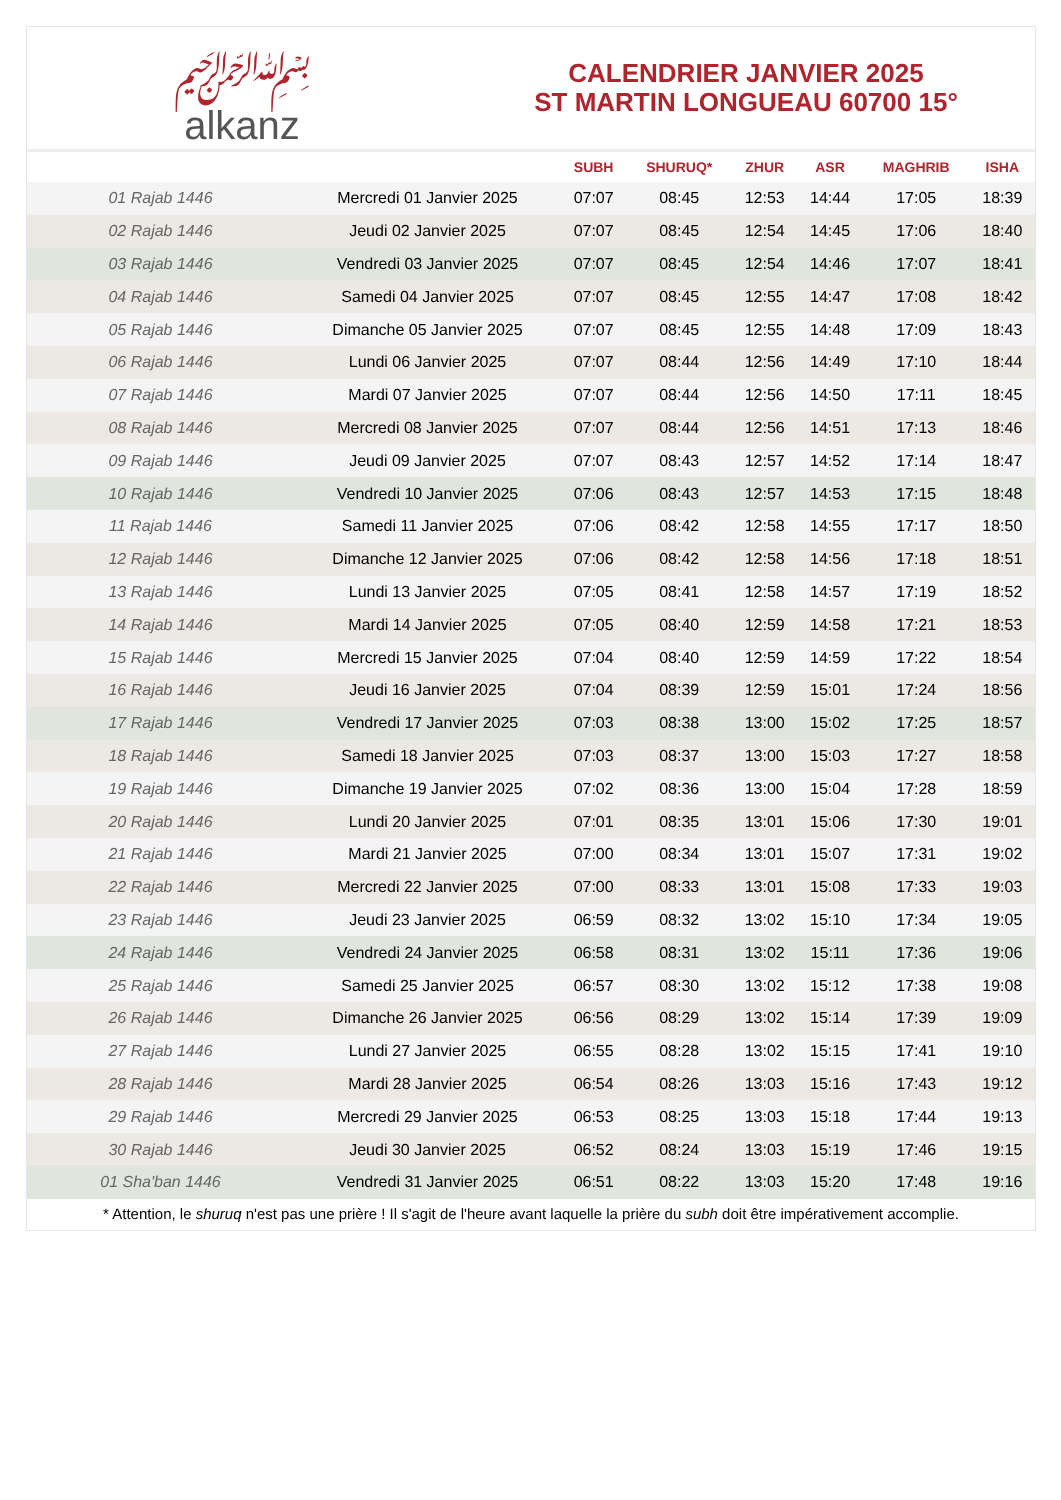﷽
alkanz
CALENDRIER JANVIER 2025
ST MARTIN LONGUEAU 60700 15°
| | | SUBH | SHURUQ* | ZHUR | ASR | MAGHRIB | ISHA |
| --- | --- | --- | --- | --- | --- | --- | --- |
| 01 Rajab 1446 | Mercredi 01 Janvier 2025 | 07:07 | 08:45 | 12:53 | 14:44 | 17:05 | 18:39 |
| 02 Rajab 1446 | Jeudi 02 Janvier 2025 | 07:07 | 08:45 | 12:54 | 14:45 | 17:06 | 18:40 |
| 03 Rajab 1446 | Vendredi 03 Janvier 2025 | 07:07 | 08:45 | 12:54 | 14:46 | 17:07 | 18:41 |
| 04 Rajab 1446 | Samedi 04 Janvier 2025 | 07:07 | 08:45 | 12:55 | 14:47 | 17:08 | 18:42 |
| 05 Rajab 1446 | Dimanche 05 Janvier 2025 | 07:07 | 08:45 | 12:55 | 14:48 | 17:09 | 18:43 |
| 06 Rajab 1446 | Lundi 06 Janvier 2025 | 07:07 | 08:44 | 12:56 | 14:49 | 17:10 | 18:44 |
| 07 Rajab 1446 | Mardi 07 Janvier 2025 | 07:07 | 08:44 | 12:56 | 14:50 | 17:11 | 18:45 |
| 08 Rajab 1446 | Mercredi 08 Janvier 2025 | 07:07 | 08:44 | 12:56 | 14:51 | 17:13 | 18:46 |
| 09 Rajab 1446 | Jeudi 09 Janvier 2025 | 07:07 | 08:43 | 12:57 | 14:52 | 17:14 | 18:47 |
| 10 Rajab 1446 | Vendredi 10 Janvier 2025 | 07:06 | 08:43 | 12:57 | 14:53 | 17:15 | 18:48 |
| 11 Rajab 1446 | Samedi 11 Janvier 2025 | 07:06 | 08:42 | 12:58 | 14:55 | 17:17 | 18:50 |
| 12 Rajab 1446 | Dimanche 12 Janvier 2025 | 07:06 | 08:42 | 12:58 | 14:56 | 17:18 | 18:51 |
| 13 Rajab 1446 | Lundi 13 Janvier 2025 | 07:05 | 08:41 | 12:58 | 14:57 | 17:19 | 18:52 |
| 14 Rajab 1446 | Mardi 14 Janvier 2025 | 07:05 | 08:40 | 12:59 | 14:58 | 17:21 | 18:53 |
| 15 Rajab 1446 | Mercredi 15 Janvier 2025 | 07:04 | 08:40 | 12:59 | 14:59 | 17:22 | 18:54 |
| 16 Rajab 1446 | Jeudi 16 Janvier 2025 | 07:04 | 08:39 | 12:59 | 15:01 | 17:24 | 18:56 |
| 17 Rajab 1446 | Vendredi 17 Janvier 2025 | 07:03 | 08:38 | 13:00 | 15:02 | 17:25 | 18:57 |
| 18 Rajab 1446 | Samedi 18 Janvier 2025 | 07:03 | 08:37 | 13:00 | 15:03 | 17:27 | 18:58 |
| 19 Rajab 1446 | Dimanche 19 Janvier 2025 | 07:02 | 08:36 | 13:00 | 15:04 | 17:28 | 18:59 |
| 20 Rajab 1446 | Lundi 20 Janvier 2025 | 07:01 | 08:35 | 13:01 | 15:06 | 17:30 | 19:01 |
| 21 Rajab 1446 | Mardi 21 Janvier 2025 | 07:00 | 08:34 | 13:01 | 15:07 | 17:31 | 19:02 |
| 22 Rajab 1446 | Mercredi 22 Janvier 2025 | 07:00 | 08:33 | 13:01 | 15:08 | 17:33 | 19:03 |
| 23 Rajab 1446 | Jeudi 23 Janvier 2025 | 06:59 | 08:32 | 13:02 | 15:10 | 17:34 | 19:05 |
| 24 Rajab 1446 | Vendredi 24 Janvier 2025 | 06:58 | 08:31 | 13:02 | 15:11 | 17:36 | 19:06 |
| 25 Rajab 1446 | Samedi 25 Janvier 2025 | 06:57 | 08:30 | 13:02 | 15:12 | 17:38 | 19:08 |
| 26 Rajab 1446 | Dimanche 26 Janvier 2025 | 06:56 | 08:29 | 13:02 | 15:14 | 17:39 | 19:09 |
| 27 Rajab 1446 | Lundi 27 Janvier 2025 | 06:55 | 08:28 | 13:02 | 15:15 | 17:41 | 19:10 |
| 28 Rajab 1446 | Mardi 28 Janvier 2025 | 06:54 | 08:26 | 13:03 | 15:16 | 17:43 | 19:12 |
| 29 Rajab 1446 | Mercredi 29 Janvier 2025 | 06:53 | 08:25 | 13:03 | 15:18 | 17:44 | 19:13 |
| 30 Rajab 1446 | Jeudi 30 Janvier 2025 | 06:52 | 08:24 | 13:03 | 15:19 | 17:46 | 19:15 |
| 01 Sha'ban 1446 | Vendredi 31 Janvier 2025 | 06:51 | 08:22 | 13:03 | 15:20 | 17:48 | 19:16 |
* Attention, le shuruq n'est pas une prière ! Il s'agit de l'heure avant laquelle la prière du subh doit être impérativement accomplie.